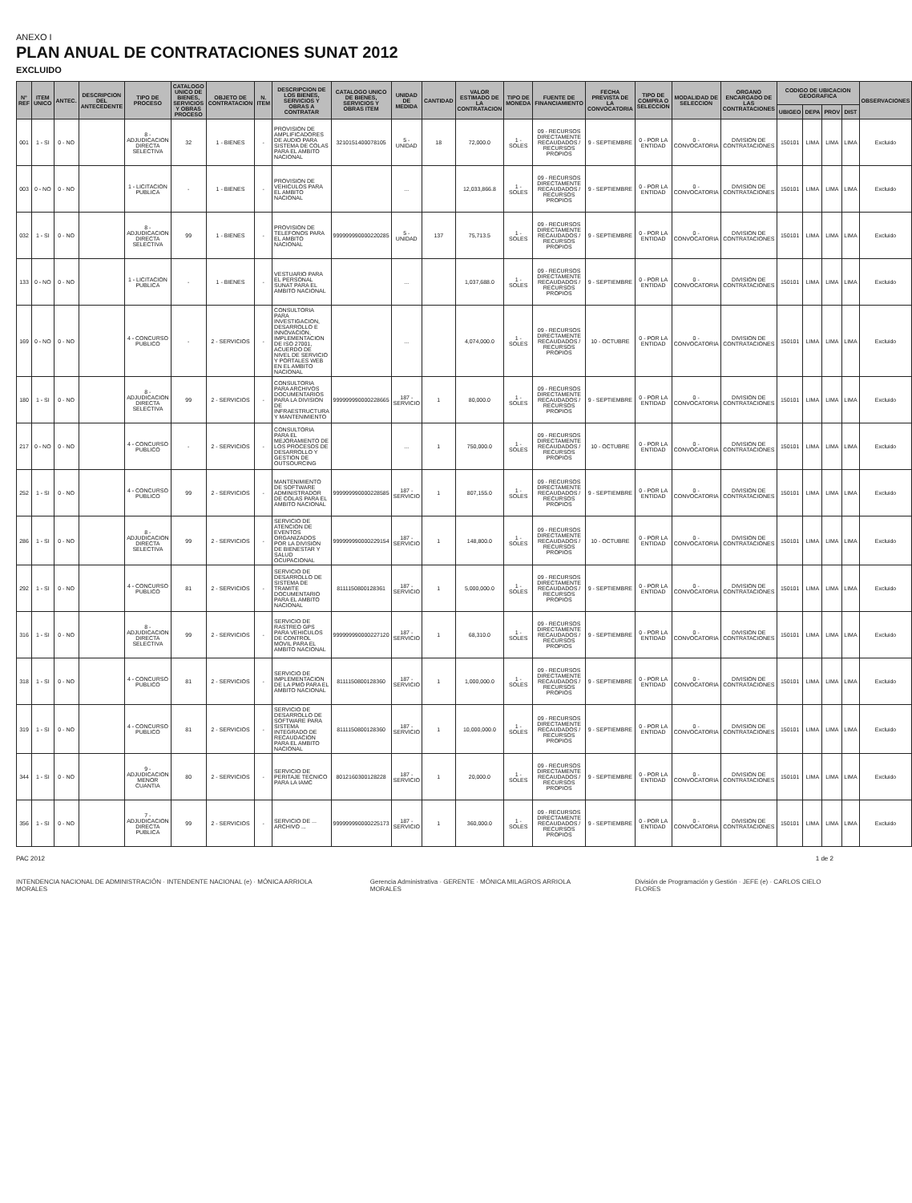ANEXO I
PLAN ANUAL DE CONTRATACIONES SUNAT 2012
EXCLUIDO
| N° REF | ITEM UNICO | ANTEC. | DESCRIPCION DEL ANTECEDENTE | TIPO DE PROCESO | CATALOGO UNICO DE BIENES, SERVICIOS Y OBRAS PROCESO | OBJETO DE CONTRATACION | N. ITEM | DESCRIPCION DE LOS BIENES, SERVICIOS Y OBRAS A CONTRATAR | CATALOGO UNICO DE BIENES, SERVICIOS Y OBRAS ITEM | UNIDAD DE MEDIDA | CANTIDAD | VALOR ESTIMADO DE LA CONTRATACION | TIPO DE MONEDA | FUENTE DE FINANCIAMIENTO | FECHA PREVISTA DE LA CONVOCATORIA | TIPO DE COMPRA O SELECCION | MODALIDAD DE SELECCION | ORGANO ENCARGADO DE LAS CONTRATACIONES | CODIGO DE UBICACION GEOGRAFICA | | | | OBSERVACIONES |
| --- | --- | --- | --- | --- | --- | --- | --- | --- | --- | --- | --- | --- | --- | --- | --- | --- | --- | --- | --- | --- | --- | --- | --- |
| | | | | | | | | | | | | | | | | | | | UBIGEO | DEPA | PROV | DIST | |
| 001 | 1 - SI | 0 - NO | | 8 - ADJUDICACION DIRECTA SELECTIVA | 32 | 1 - BIENES | - | PROVISION DE AMPLIFICADORES DE AUDIO PARA SISTEMA DE COLAS PARA EL AMBITO NACIONAL | 3210151400078105 | 5 - UNIDAD | 18 | 72,000.0 | 1 - SOLES | 09 - RECURSOS DIRECTAMENTE RECAUDADOS / RECURSOS PROPIOS | 9 - SEPTIEMBRE | 0 - POR LA ENTIDAD | 0 - CONVOCATORIA | DIVISION DE CONTRATACIONES | 150101 | LIMA | LIMA | LIMA | Excluido |
| 003 | 0 - NO | 0 - NO | | 1 - LICITACION PUBLICA | - | 1 - BIENES | - | PROVISION DE VEHICULOS PARA EL AMBITO NACIONAL | | ... | | 12,033,866.8 | 1 - SOLES | 09 - RECURSOS DIRECTAMENTE RECAUDADOS / RECURSOS PROPIOS | 9 - SEPTIEMBRE | 0 - POR LA ENTIDAD | 0 - CONVOCATORIA | DIVISION DE CONTRATACIONES | 150101 | LIMA | LIMA | LIMA | Excluido |
| 032 | 1 - SI | 0 - NO | | 8 - ADJUDICACION DIRECTA SELECTIVA | 99 | 1 - BIENES | - | PROVISION DE TELEFONOS PARA EL AMBITO NACIONAL | 999999990000220285 | 5 - UNIDAD | 137 | 75,713.5 | 1 - SOLES | 09 - RECURSOS DIRECTAMENTE RECAUDADOS / RECURSOS PROPIOS | 9 - SEPTIEMBRE | 0 - POR LA ENTIDAD | 0 - CONVOCATORIA | DIVISION DE CONTRATACIONES | 150101 | LIMA | LIMA | LIMA | Excluido |
| 133 | 0 - NO | 0 - NO | | 1 - LICITACION PUBLICA | - | 1 - BIENES | - | VESTUARIO PARA EL PERSONAL SUNAT PARA EL AMBITO NACIONAL | | ... | | 1,037,688.0 | 1 - SOLES | 09 - RECURSOS DIRECTAMENTE RECAUDADOS / RECURSOS PROPIOS | 9 - SEPTIEMBRE | 0 - POR LA ENTIDAD | 0 - CONVOCATORIA | DIVISION DE CONTRATACIONES | 150101 | LIMA | LIMA | LIMA | Excluido |
| 169 | 0 - NO | 0 - NO | | 4 - CONCURSO PUBLICO | - | 2 - SERVICIOS | - | CONSULTORIA PARA INVESTIGACION, DESARROLLO E INNOVACION, IMPLEMENTACION DE ISO 27001, ACUERDO DE NIVEL DE SERVICIO Y PORTALES WEB EN EL AMBITO NACIONAL | | ... | | 4,074,000.0 | 1 - SOLES | 09 - RECURSOS DIRECTAMENTE RECAUDADOS / RECURSOS PROPIOS | 10 - OCTUBRE | 0 - POR LA ENTIDAD | 0 - CONVOCATORIA | DIVISION DE CONTRATACIONES | 150101 | LIMA | LIMA | LIMA | Excluido |
| 180 | 1 - SI | 0 - NO | | 8 - ADJUDICACION DIRECTA SELECTIVA | 99 | 2 - SERVICIOS | - | CONSULTORIA PARA ARCHIVOS DOCUMENTARIOS PARA LA DIVISION DE INFRAESTRUCTURA Y MANTENIMIENTO | 999999990000228665 | 187 - SERVICIO | 1 | 80,000.0 | 1 - SOLES | 09 - RECURSOS DIRECTAMENTE RECAUDADOS / RECURSOS PROPIOS | 9 - SEPTIEMBRE | 0 - POR LA ENTIDAD | 0 - CONVOCATORIA | DIVISION DE CONTRATACIONES | 150101 | LIMA | LIMA | LIMA | Excluido |
| 217 | 0 - NO | 0 - NO | | 4 - CONCURSO PUBLICO | - | 2 - SERVICIOS | - | CONSULTORIA PARA EL MEJORAMIENTO DE LOS PROCESOS DE DESARROLLO Y GESTION DE OUTSOURCING | | ... | 1 | 750,000.0 | 1 - SOLES | 09 - RECURSOS DIRECTAMENTE RECAUDADOS / RECURSOS PROPIOS | 10 - OCTUBRE | 0 - POR LA ENTIDAD | 0 - CONVOCATORIA | DIVISION DE CONTRATACIONES | 150101 | LIMA | LIMA | LIMA | Excluido |
| 252 | 1 - SI | 0 - NO | | 4 - CONCURSO PUBLICO | 99 | 2 - SERVICIOS | - | MANTENIMIENTO DE SOFTWARE ADMINISTRADOR DE COLAS PARA EL AMBITO NACIONAL | 999999990000228585 | 187 - SERVICIO | 1 | 807,155.0 | 1 - SOLES | 09 - RECURSOS DIRECTAMENTE RECAUDADOS / RECURSOS PROPIOS | 9 - SEPTIEMBRE | 0 - POR LA ENTIDAD | 0 - CONVOCATORIA | DIVISION DE CONTRATACIONES | 150101 | LIMA | LIMA | LIMA | Excluido |
| 286 | 1 - SI | 0 - NO | | 8 - ADJUDICACION DIRECTA SELECTIVA | 99 | 2 - SERVICIOS | - | SERVICIO DE ATENCION DE EVENTOS ORGANIZADOS POR LA DIVISION DE BIENESTAR Y SALUD OCUPACIONAL | 999999990000229154 | 187 - SERVICIO | 1 | 148,800.0 | 1 - SOLES | 09 - RECURSOS DIRECTAMENTE RECAUDADOS / RECURSOS PROPIOS | 10 - OCTUBRE | 0 - POR LA ENTIDAD | 0 - CONVOCATORIA | DIVISION DE CONTRATACIONES | 150101 | LIMA | LIMA | LIMA | Excluido |
| 292 | 1 - SI | 0 - NO | | 4 - CONCURSO PUBLICO | 81 | 2 - SERVICIOS | - | SERVICIO DE DESARROLLO DE SISTEMA DE TRAMITE DOCUMENTARIO PARA EL AMBITO NACIONAL | 8111150800128361 | 187 - SERVICIO | 1 | 5,000,000.0 | 1 - SOLES | 09 - RECURSOS DIRECTAMENTE RECAUDADOS / RECURSOS PROPIOS | 9 - SEPTIEMBRE | 0 - POR LA ENTIDAD | 0 - CONVOCATORIA | DIVISION DE CONTRATACIONES | 150101 | LIMA | LIMA | LIMA | Excluido |
| 316 | 1 - SI | 0 - NO | | 8 - ADJUDICACION DIRECTA SELECTIVA | 99 | 2 - SERVICIOS | - | SERVICIO DE RASTREO GPS PARA VEHICULOS DE CONTROL MOVIL PARA EL AMBITO NACIONAL | 999999990000227120 | 187 - SERVICIO | 1 | 68,310.0 | 1 - SOLES | 09 - RECURSOS DIRECTAMENTE RECAUDADOS / RECURSOS PROPIOS | 9 - SEPTIEMBRE | 0 - POR LA ENTIDAD | 0 - CONVOCATORIA | DIVISION DE CONTRATACIONES | 150101 | LIMA | LIMA | LIMA | Excluido |
| 318 | 1 - SI | 0 - NO | | 4 - CONCURSO PUBLICO | 81 | 2 - SERVICIOS | - | SERVICIO DE IMPLEMENTACION DE LA PMO PARA EL AMBITO NACIONAL | 8111150800128360 | 187 - SERVICIO | 1 | 1,000,000.0 | 1 - SOLES | 09 - RECURSOS DIRECTAMENTE RECAUDADOS / RECURSOS PROPIOS | 9 - SEPTIEMBRE | 0 - POR LA ENTIDAD | 0 - CONVOCATORIA | DIVISION DE CONTRATACIONES | 150101 | LIMA | LIMA | LIMA | Excluido |
| 319 | 1 - SI | 0 - NO | | 4 - CONCURSO PUBLICO | 81 | 2 - SERVICIOS | - | SERVICIO DE DESARROLLO DE SOFTWARE PARA SISTEMA INTEGRADO DE RECAUDACION PARA EL AMBITO NACIONAL | 8111150800128360 | 187 - SERVICIO | 1 | 10,000,000.0 | 1 - SOLES | 09 - RECURSOS DIRECTAMENTE RECAUDADOS / RECURSOS PROPIOS | 9 - SEPTIEMBRE | 0 - POR LA ENTIDAD | 0 - CONVOCATORIA | DIVISION DE CONTRATACIONES | 150101 | LIMA | LIMA | LIMA | Excluido |
| 344 | 1 - SI | 0 - NO | | 9 - ADJUDICACION MENOR CUANTIA | 80 | 2 - SERVICIOS | - | SERVICIO DE PERITAJE TECNICO PARA LA IAMC | 8012160300128228 | 187 - SERVICIO | 1 | 20,000.0 | 1 - SOLES | 09 - RECURSOS DIRECTAMENTE RECAUDADOS / RECURSOS PROPIOS | 9 - SEPTIEMBRE | 0 - POR LA ENTIDAD | 0 - CONVOCATORIA | DIVISION DE CONTRATACIONES | 150101 | LIMA | LIMA | LIMA | Excluido |
| 356 | 1 - SI | 0 - NO | | 7 - ADJUDICACION DIRECTA PUBLICA | 99 | 2 - SERVICIOS | - | SERVICIO DE ... ARCHIVO ... | 999999990000225173 | 187 - SERVICIO | 1 | 360,000.0 | 1 - SOLES | 09 - RECURSOS DIRECTAMENTE RECAUDADOS / RECURSOS PROPIOS | 9 - SEPTIEMBRE | 0 - POR LA ENTIDAD | 0 - CONVOCATORIA | DIVISION DE CONTRATACIONES | 150101 | LIMA | LIMA | LIMA | Excluido |
PAC 2012 1 de 2
INTENDENCIA NACIONAL DE ADMINISTRACIÓN · INTENDENTE NACIONAL (e) · MÓNICA ARRIOLA MORALES
Gerencia Administrativa · GERENTE · MÓNICA MILAGROS ARRIOLA MORALES
División de Programación y Gestión · JEFE (e) · CARLOS CIELO FLORES